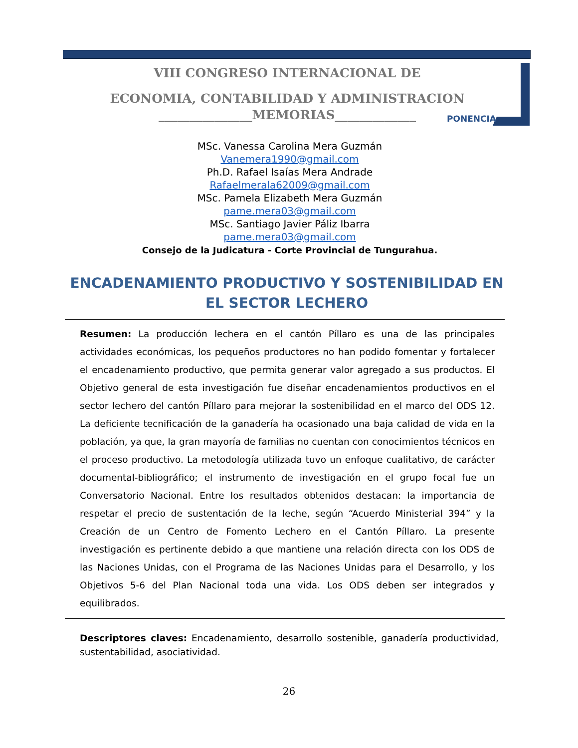VIII CONGRESO INTERNACIONAL DE
ECONOMIA, CONTABILIDAD Y ADMINISTRACION
_______________MEMORIAS_____________
PONENCIA
MSc. Vanessa Carolina Mera Guzmán
Vanemera1990@gmail.com
Ph.D. Rafael Isaías Mera Andrade
Rafaelmerala62009@gmail.com
MSc. Pamela Elizabeth Mera Guzmán
pame.mera03@gmail.com
MSc. Santiago Javier Páliz Ibarra
pame.mera03@gmail.com
Consejo de la Judicatura - Corte Provincial de Tungurahua.
ENCADENAMIENTO PRODUCTIVO Y SOSTENIBILIDAD EN EL SECTOR LECHERO
Resumen: La producción lechera en el cantón Píllaro es una de las principales actividades económicas, los pequeños productores no han podido fomentar y fortalecer el encadenamiento productivo, que permita generar valor agregado a sus productos. El Objetivo general de esta investigación fue diseñar encadenamientos productivos en el sector lechero del cantón Píllaro para mejorar la sostenibilidad en el marco del ODS 12. La deficiente tecnificación de la ganadería ha ocasionado una baja calidad de vida en la población, ya que, la gran mayoría de familias no cuentan con conocimientos técnicos en el proceso productivo. La metodología utilizada tuvo un enfoque cualitativo, de carácter documental-bibliográfico; el instrumento de investigación en el grupo focal fue un Conversatorio Nacional. Entre los resultados obtenidos destacan: la importancia de respetar el precio de sustentación de la leche, según “Acuerdo Ministerial 394” y la Creación de un Centro de Fomento Lechero en el Cantón Píllaro. La presente investigación es pertinente debido a que mantiene una relación directa con los ODS de las Naciones Unidas, con el Programa de las Naciones Unidas para el Desarrollo, y los Objetivos 5-6 del Plan Nacional toda una vida. Los ODS deben ser integrados y equilibrados.
Descriptores claves: Encadenamiento, desarrollo sostenible, ganadería productividad, sustentabilidad, asociatividad.
26